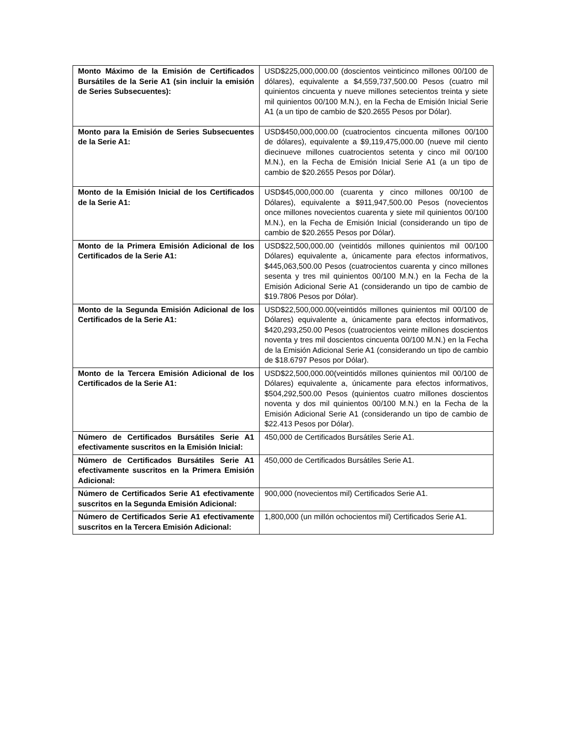| Monto Máximo de la Emisión de Certificados Bursátiles de la Serie A1 (sin incluir la emisión de Series Subsecuentes): | USD$225,000,000.00 (doscientos veinticinco millones 00/100 de dólares), equivalente a $4,559,737,500.00 Pesos (cuatro mil quinientos cincuenta y nueve millones setecientos treinta y siete mil quinientos 00/100 M.N.), en la Fecha de Emisión Inicial Serie A1 (a un tipo de cambio de $20.2655 Pesos por Dólar). |
| Monto para la Emisión de Series Subsecuentes de la Serie A1: | USD$450,000,000.00 (cuatrocientos cincuenta millones 00/100 de dólares), equivalente a $9,119,475,000.00 (nueve mil ciento diecinueve millones cuatrocientos setenta y cinco mil 00/100 M.N.), en la Fecha de Emisión Inicial Serie A1 (a un tipo de cambio de $20.2655 Pesos por Dólar). |
| Monto de la Emisión Inicial de los Certificados de la Serie A1: | USD$45,000,000.00 (cuarenta y cinco millones 00/100 de Dólares), equivalente a $911,947,500.00 Pesos (novecientos once millones novecientos cuarenta y siete mil quinientos 00/100 M.N.), en la Fecha de Emisión Inicial (considerando un tipo de cambio de $20.2655 Pesos por Dólar). |
| Monto de la Primera Emisión Adicional de los Certificados de la Serie A1: | USD$22,500,000.00 (veintidós millones quinientos mil 00/100 Dólares) equivalente a, únicamente para efectos informativos, $445,063,500.00 Pesos (cuatrocientos cuarenta y cinco millones sesenta y tres mil quinientos 00/100 M.N.) en la Fecha de la Emisión Adicional Serie A1 (considerando un tipo de cambio de $19.7806 Pesos por Dólar). |
| Monto de la Segunda Emisión Adicional de los Certificados de la Serie A1: | USD$22,500,000.00(veintidós millones quinientos mil 00/100 de Dólares) equivalente a, únicamente para efectos informativos, $420,293,250.00 Pesos (cuatrocientos veinte millones doscientos noventa y tres mil doscientos cincuenta 00/100 M.N.) en la Fecha de la Emisión Adicional Serie A1 (considerando un tipo de cambio de $18.6797 Pesos por Dólar). |
| Monto de la Tercera Emisión Adicional de los Certificados de la Serie A1: | USD$22,500,000.00(veintidós millones quinientos mil 00/100 de Dólares) equivalente a, únicamente para efectos informativos, $504,292,500.00 Pesos (quinientos cuatro millones doscientos noventa y dos mil quinientos 00/100 M.N.) en la Fecha de la Emisión Adicional Serie A1 (considerando un tipo de cambio de $22.413 Pesos por Dólar). |
| Número de Certificados Bursátiles Serie A1 efectivamente suscritos en la Emisión Inicial: | 450,000 de Certificados Bursátiles Serie A1. |
| Número de Certificados Bursátiles Serie A1 efectivamente suscritos en la Primera Emisión Adicional: | 450,000 de Certificados Bursátiles Serie A1. |
| Número de Certificados Serie A1 efectivamente suscritos en la Segunda Emisión Adicional: | 900,000 (novecientos mil) Certificados Serie A1. |
| Número de Certificados Serie A1 efectivamente suscritos en la Tercera Emisión Adicional: | 1,800,000 (un millón ochocientos mil) Certificados Serie A1. |